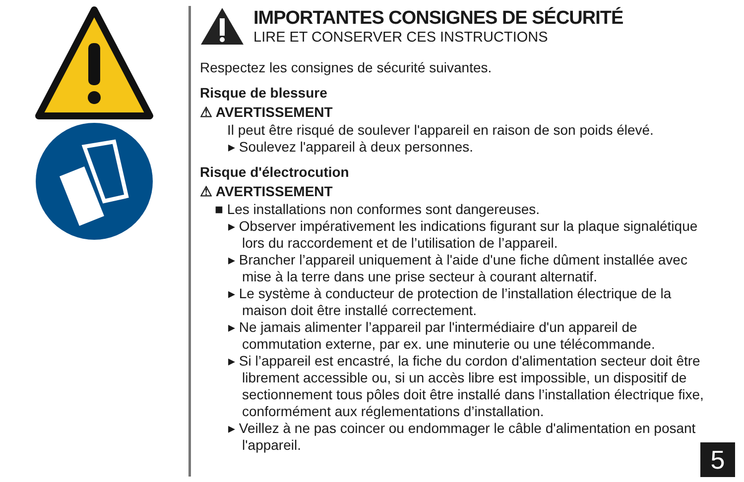IMPORTANTES CONSIGNES DE SÉCURITÉ
LIRE ET CONSERVER CES INSTRUCTIONS
Respectez les consignes de sécurité suivantes.
Risque de blessure
⚠ AVERTISSEMENT
Il peut être risqué de soulever l'appareil en raison de son poids élevé.
▸ Soulevez l'appareil à deux personnes.
Risque d'électrocution
⚠ AVERTISSEMENT
■ Les installations non conformes sont dangereuses.
▸ Observer impérativement les indications figurant sur la plaque signalétique lors du raccordement et de l’utilisation de l’appareil.
▸ Brancher l’appareil uniquement à l'aide d'une fiche dûment installée avec mise à la terre dans une prise secteur à courant alternatif.
▸ Le système à conducteur de protection de l’installation électrique de la maison doit être installé correctement.
▸ Ne jamais alimenter l’appareil par l'intermédiaire d'un appareil de commutation externe, par ex. une minuterie ou une télécommande.
▸ Si l’appareil est encastré, la fiche du cordon d'alimentation secteur doit être librement accessible ou, si un accès libre est impossible, un dispositif de sectionnement tous pôles doit être installé dans l’installation électrique fixe, conformément aux réglementations d’installation.
▸ Veillez à ne pas coincer ou endommager le câble d'alimentation en posant l'appareil.
5